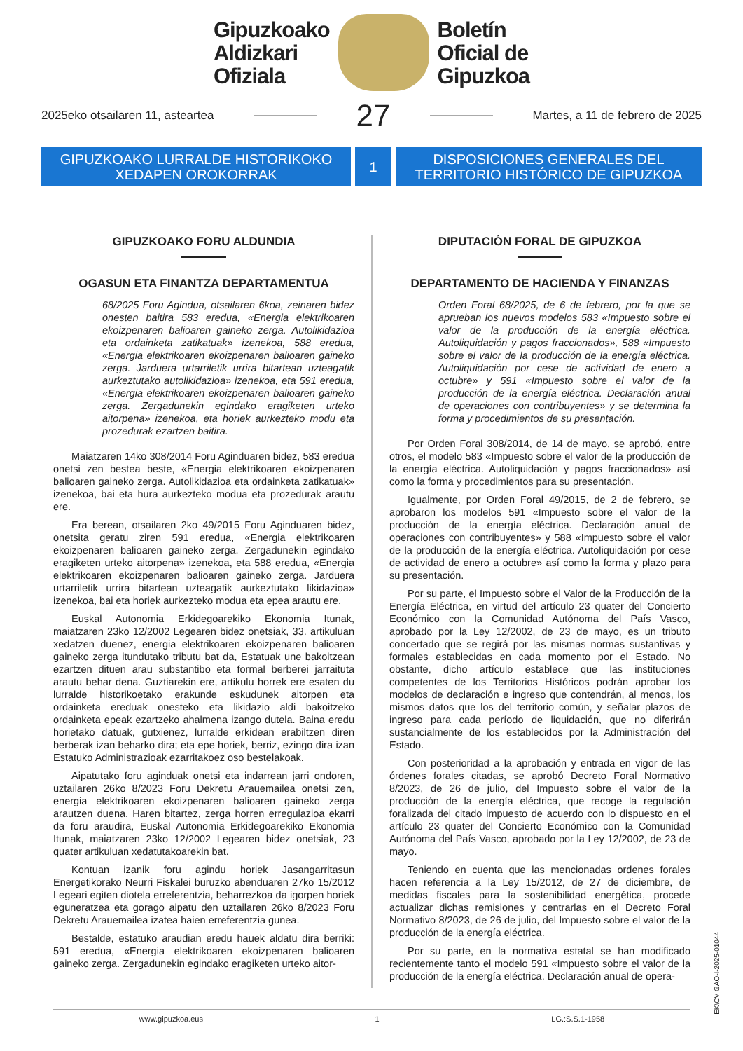Gipuzkoako
Aldizkari
Ofiziala
Boletín
Oficial de
Gipuzkoa
2025eko otsailaren 11, asteartea
27
Martes, a 11 de febrero de 2025
GIPUZKOAKO LURRALDE HISTORIKOKO
XEDAPEN OROKORRAK
1 DISPOSICIONES GENERALES DEL
TERRITORIO HISTÓRICO DE GIPUZKOA
GIPUZKOAKO FORU ALDUNDIA
OGASUN ETA FINANTZA DEPARTAMENTUA
68/2025 Foru Agindua, otsailaren 6koa, zeinaren bidez onesten baitira 583 eredua, «Energia elektrikoaren ekoizpenaren balioaren gaineko zerga. Autolikidazioa eta ordainketa zatikatuak» izenekoa, 588 eredua, «Energia elektrikoaren ekoizpenaren balioaren gaineko zerga. Jarduera urtarriletik urrira bitartean uzteagatik aurkeztutako autolikidazioa» izenekoa, eta 591 eredua, «Energia elektrikoaren ekoizpenaren balioaren gaineko zerga. Zergadunekin egindako eragiketen urteko aitorpena» izenekoa, eta horiek aurkezteko modu eta prozedurak ezartzen baitira.
Maiatzaren 14ko 308/2014 Foru Aginduaren bidez, 583 eredua onetsi zen bestea beste, «Energia elektrikoaren ekoizpenaren balioaren gaineko zerga. Autolikidazioa eta ordainketa zatikatuak» izenekoa, bai eta hura aurkezteko modua eta prozedurak arautu ere.
Era berean, otsailaren 2ko 49/2015 Foru Aginduaren bidez, onetsita geratu ziren 591 eredua, «Energia elektrikoaren ekoizpenaren balioaren gaineko zerga. Zergadunekin egindako eragiketen urteko aitorpena» izenekoa, eta 588 eredua, «Energia elektrikoaren ekoizpenaren balioaren gaineko zerga. Jarduera urtarriletik urrira bitartean uzteagatik aurkeztutako likidazioa» izenekoa, bai eta horiek aurkezteko modua eta epea arautu ere.
Euskal Autonomia Erkidegoarekiko Ekonomia Itunak, maiatzaren 23ko 12/2002 Legearen bidez onetsiak, 33. artikuluan xedatzen duenez, energia elektrikoaren ekoizpenaren balioaren gaineko zerga itundutako tributu bat da, Estatuak une bakoitzean ezartzen dituen arau substantibo eta formal berberei jarraituta arautu behar dena. Guztiarekin ere, artikulu horrek ere esaten du lurralde historikoetako erakunde eskudunek aitorpen eta ordainketa ereduak onesteko eta likidazio aldi bakoitzeko ordainketa epeak ezartzeko ahalmena izango dutela. Baina eredu horietako datuak, gutxienez, lurralde erkidean erabiltzen diren berberak izan beharko dira; eta epe horiek, berriz, ezingo dira izan Estatuko Administrazioak ezarritakoez oso bestelakoak.
Aipatutako foru aginduak onetsi eta indarrean jarri ondoren, uztailaren 26ko 8/2023 Foru Dekretu Arauemailea onetsi zen, energia elektrikoaren ekoizpenaren balioaren gaineko zerga arautzen duena. Haren bitartez, zerga horren erregulazioa ekarri da foru araudira, Euskal Autonomia Erkidegoarekiko Ekonomia Itunak, maiatzaren 23ko 12/2002 Legearen bidez onetsiak, 23 quater artikuluan xedatutakoarekin bat.
Kontuan izanik foru agindu horiek Jasangarritasun Energetikorako Neurri Fiskalei buruzko abenduaren 27ko 15/2012 Legeari egiten diotela erreferentzia, beharrezkoa da igorpen horiek eguneratzea eta gorago aipatu den uztailaren 26ko 8/2023 Foru Dekretu Arauemailea izatea haien erreferentzia gunea.
Bestalde, estatuko araudian eredu hauek aldatu dira berriki: 591 eredua, «Energia elektrikoaren ekoizpenaren balioaren gaineko zerga. Zergadunekin egindako eragiketen urteko aitor-
DIPUTACIÓN FORAL DE GIPUZKOA
DEPARTAMENTO DE HACIENDA Y FINANZAS
Orden Foral 68/2025, de 6 de febrero, por la que se aprueban los nuevos modelos 583 «Impuesto sobre el valor de la producción de la energía eléctrica. Autoliquidación y pagos fraccionados», 588 «Impuesto sobre el valor de la producción de la energía eléctrica. Autoliquidación por cese de actividad de enero a octubre» y 591 «Impuesto sobre el valor de la producción de la energía eléctrica. Declaración anual de operaciones con contribuyentes» y se determina la forma y procedimientos de su presentación.
Por Orden Foral 308/2014, de 14 de mayo, se aprobó, entre otros, el modelo 583 «Impuesto sobre el valor de la producción de la energía eléctrica. Autoliquidación y pagos fraccionados» así como la forma y procedimientos para su presentación.
Igualmente, por Orden Foral 49/2015, de 2 de febrero, se aprobaron los modelos 591 «Impuesto sobre el valor de la producción de la energía eléctrica. Declaración anual de operaciones con contribuyentes» y 588 «Impuesto sobre el valor de la producción de la energía eléctrica. Autoliquidación por cese de actividad de enero a octubre» así como la forma y plazo para su presentación.
Por su parte, el Impuesto sobre el Valor de la Producción de la Energía Eléctrica, en virtud del artículo 23 quater del Concierto Económico con la Comunidad Autónoma del País Vasco, aprobado por la Ley 12/2002, de 23 de mayo, es un tributo concertado que se regirá por las mismas normas sustantivas y formales establecidas en cada momento por el Estado. No obstante, dicho artículo establece que las instituciones competentes de los Territorios Históricos podrán aprobar los modelos de declaración e ingreso que contendrán, al menos, los mismos datos que los del territorio común, y señalar plazos de ingreso para cada período de liquidación, que no diferirán sustancialmente de los establecidos por la Administración del Estado.
Con posterioridad a la aprobación y entrada en vigor de las órdenes forales citadas, se aprobó Decreto Foral Normativo 8/2023, de 26 de julio, del Impuesto sobre el valor de la producción de la energía eléctrica, que recoge la regulación foralizada del citado impuesto de acuerdo con lo dispuesto en el artículo 23 quater del Concierto Económico con la Comunidad Autónoma del País Vasco, aprobado por la Ley 12/2002, de 23 de mayo.
Teniendo en cuenta que las mencionadas ordenes forales hacen referencia a la Ley 15/2012, de 27 de diciembre, de medidas fiscales para la sostenibilidad energética, procede actualizar dichas remisiones y centrarlas en el Decreto Foral Normativo 8/2023, de 26 de julio, del Impuesto sobre el valor de la producción de la energía eléctrica.
Por su parte, en la normativa estatal se han modificado recientemente tanto el modelo 591 «Impuesto sobre el valor de la producción de la energía eléctrica. Declaración anual de opera-
EK\CV GAO-I-2025-01044
www.gipuzkoa.eus 1 LG.:S.S.1-1958